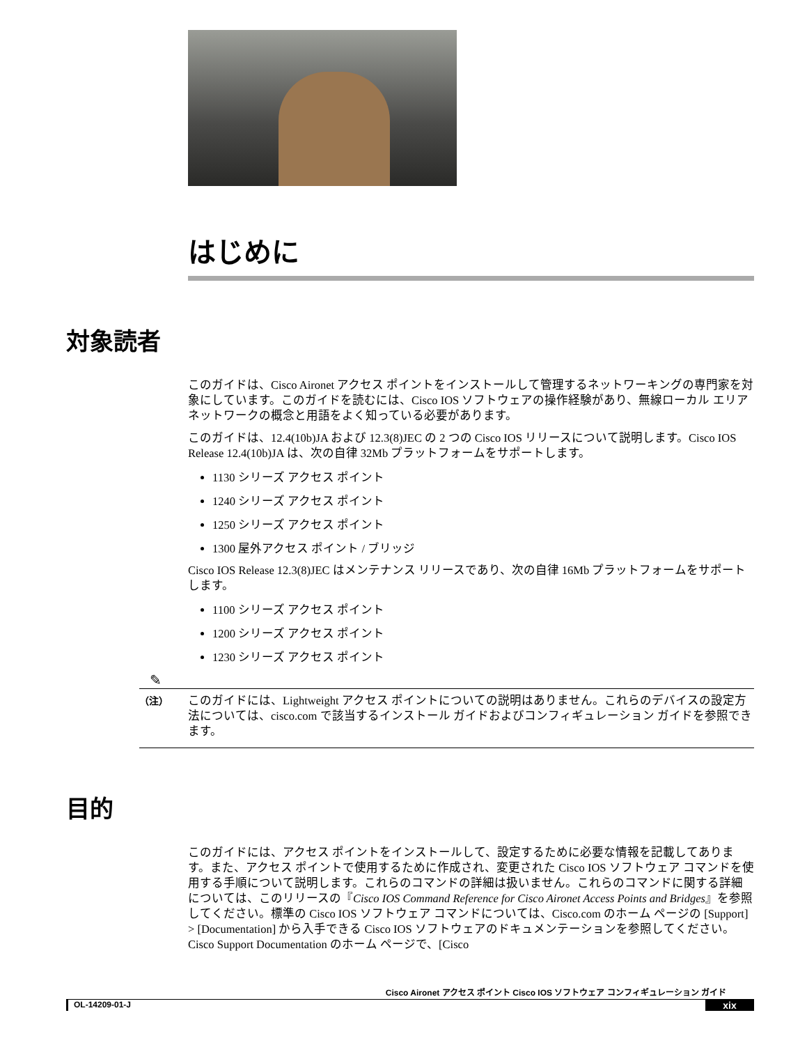はじめに
対象読者
このガイドは、Cisco Aironet アクセス ポイントをインストールして管理するネットワーキングの専門家を対象にしています。このガイドを読むには、Cisco IOS ソフトウェアの操作経験があり、無線ローカル エリア ネットワークの概念と用語をよく知っている必要があります。
このガイドは、12.4(10b)JA および 12.3(8)JEC の 2 つの Cisco IOS リリースについて説明します。Cisco IOS Release 12.4(10b)JA は、次の自律 32Mb プラットフォームをサポートします。
1130 シリーズ アクセス ポイント
1240 シリーズ アクセス ポイント
1250 シリーズ アクセス ポイント
1300 屋外アクセス ポイント / ブリッジ
Cisco IOS Release 12.3(8)JEC はメンテナンス リリースであり、次の自律 16Mb プラットフォームをサポートします。
1100 シリーズ アクセス ポイント
1200 シリーズ アクセス ポイント
1230 シリーズ アクセス ポイント
✎
（注）
このガイドには、Lightweight アクセス ポイントについての説明はありません。これらのデバイスの設定方法については、cisco.com で該当するインストール ガイドおよびコンフィギュレーション ガイドを参照できます。
目的
このガイドには、アクセス ポイントをインストールして、設定するために必要な情報を記載してあります。また、アクセス ポイントで使用するために作成され、変更された Cisco IOS ソフトウェア コマンドを使用する手順について説明します。これらのコマンドの詳細は扱いません。これらのコマンドに関する詳細については、このリリースの『Cisco IOS Command Reference for Cisco Aironet Access Points and Bridges』を参照してください。標準の Cisco IOS ソフトウェア コマンドについては、Cisco.com のホーム ページの [Support] > [Documentation] から入手できる Cisco IOS ソフトウェアのドキュメンテーションを参照してください。Cisco Support Documentation のホーム ページで、[Cisco
Cisco Aironet アクセス ポイント Cisco IOS ソフトウェア コンフィギュレーション ガイド
OL-14209-01-J xix